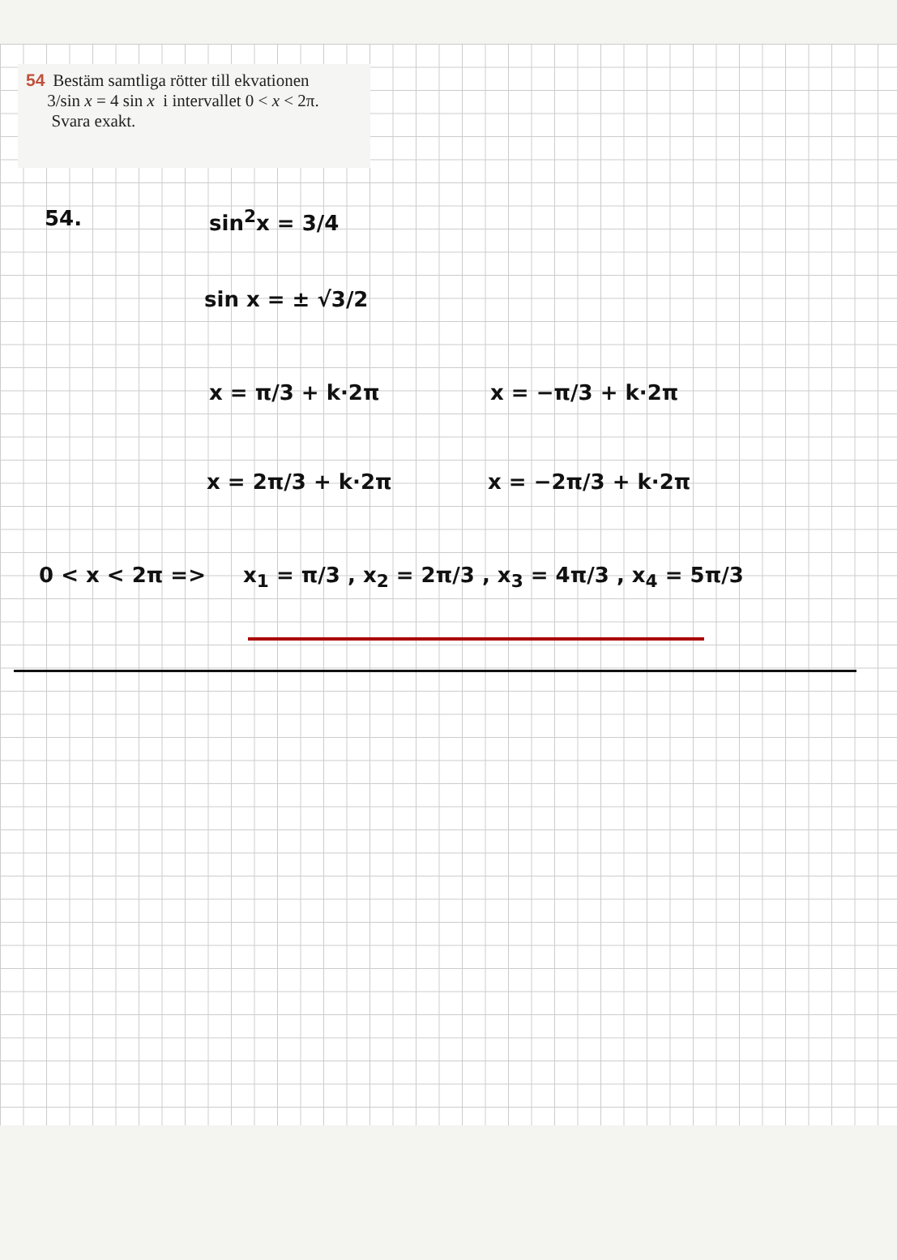54 Bestäm samtliga rötter till ekvationen
3/sin x = 4 sin x i intervallet 0 < x < 2π.
Svara exakt.
54. sin<sup>2</sup>x = 3/4
sin x = ± √3/2
x = π/3 + k·2π x = −π/3 + k·2π
x = 2π/3 + k·2π x = −2π/3 + k·2π
0 < x < 2π =>
x<sub>1</sub> = π/3 , x<sub>2</sub> = 2π/3 , x<sub>3</sub> = 4π/3 , x<sub>4</sub> = 5π/3